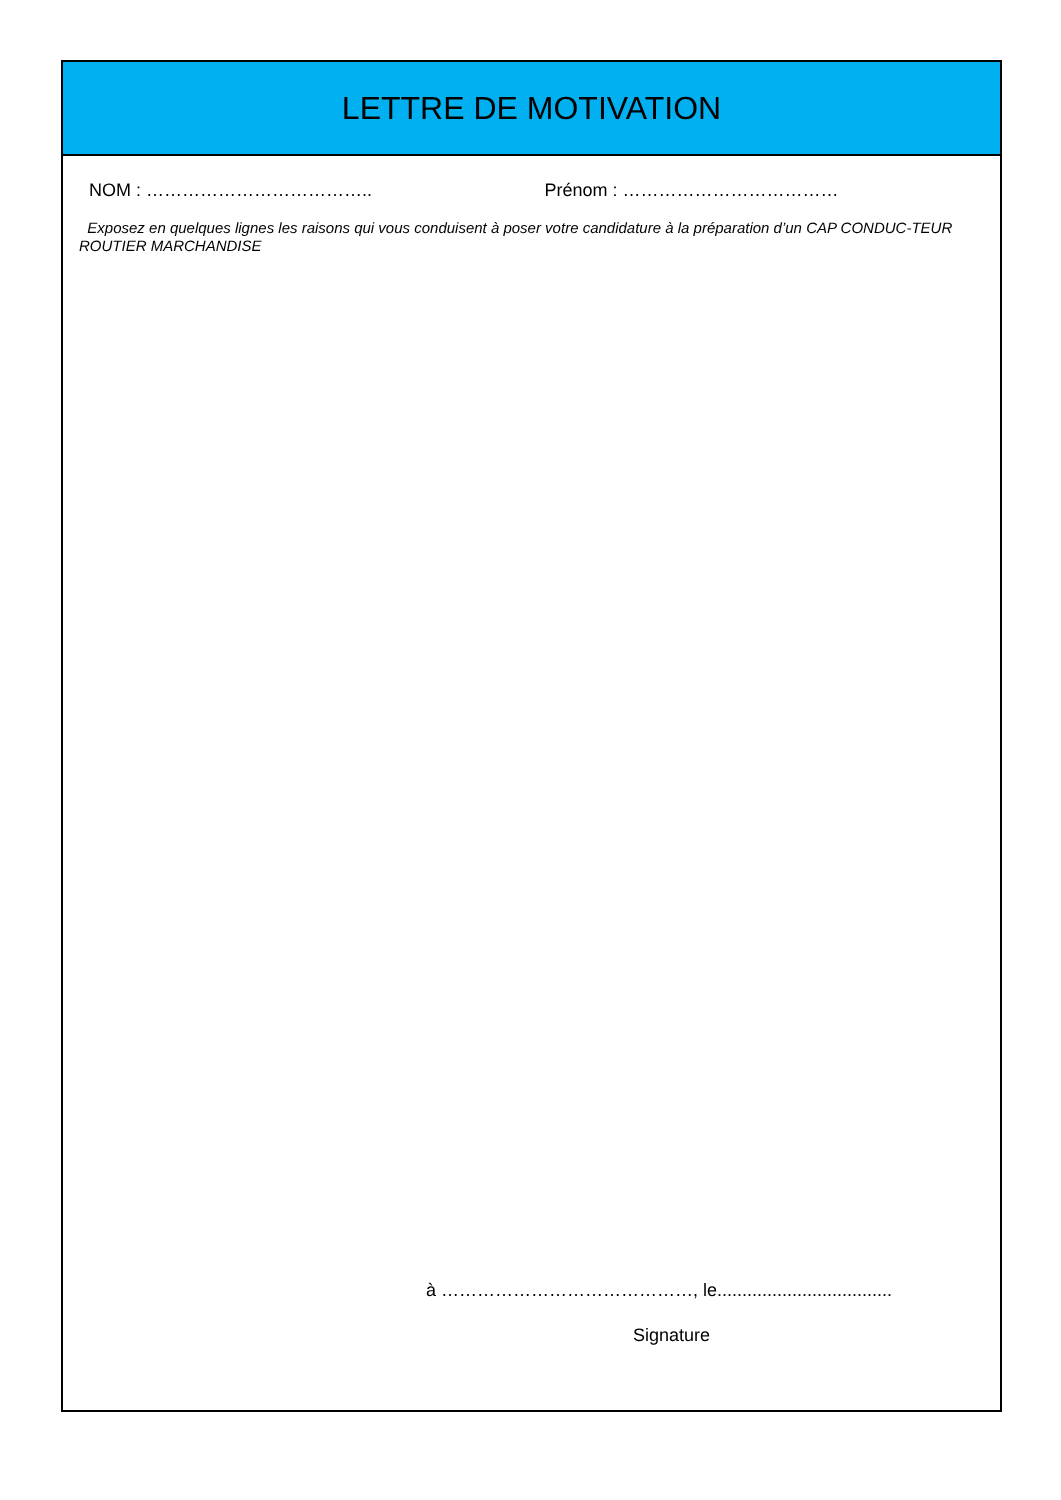LETTRE DE MOTIVATION
NOM : ……………………………….. Prénom : ………………………………
Exposez en quelques lignes les raisons qui vous conduisent à poser votre candidature à la préparation d’un CAP CONDUC-TEUR ROUTIER MARCHANDISE
à ……………………………………, le...................................
Signature